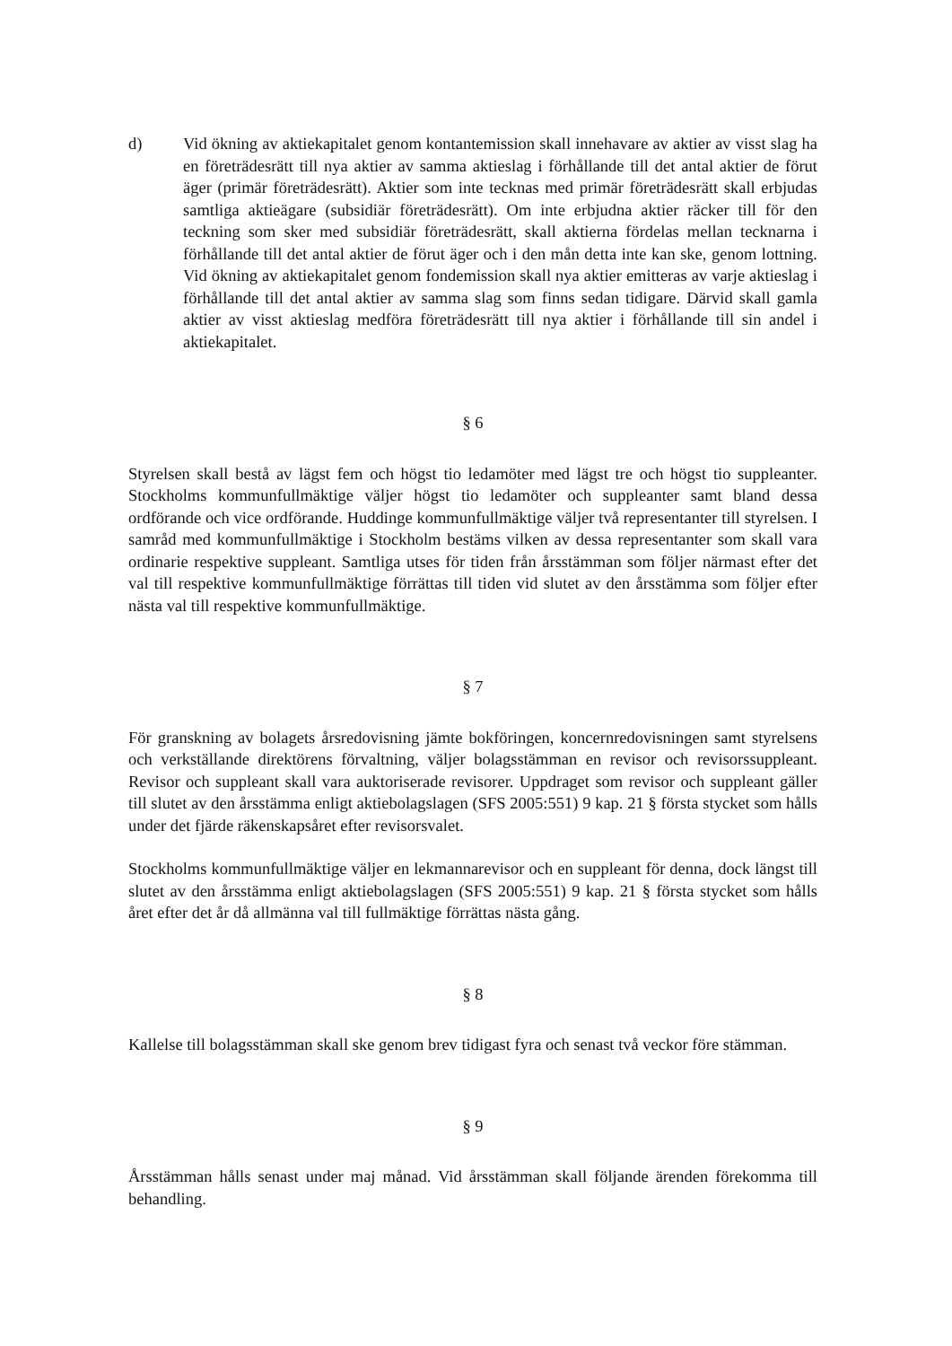d) Vid ökning av aktiekapitalet genom kontantemission skall innehavare av aktier av visst slag ha en företrädesrätt till nya aktier av samma aktieslag i förhållande till det antal aktier de förut äger (primär företrädesrätt). Aktier som inte tecknas med primär företrädesrätt skall erbjudas samtliga aktieägare (subsidiär företrädesrätt). Om inte erbjudna aktier räcker till för den teckning som sker med subsidiär företrädesrätt, skall aktierna fördelas mellan tecknarna i förhållande till det antal aktier de förut äger och i den mån detta inte kan ske, genom lottning. Vid ökning av aktiekapitalet genom fondemission skall nya aktier emitteras av varje aktieslag i förhållande till det antal aktier av samma slag som finns sedan tidigare. Därvid skall gamla aktier av visst aktieslag medföra företrädesrätt till nya aktier i förhållande till sin andel i aktiekapitalet.
§ 6
Styrelsen skall bestå av lägst fem och högst tio ledamöter med lägst tre och högst tio suppleanter. Stockholms kommunfullmäktige väljer högst tio ledamöter och suppleanter samt bland dessa ordförande och vice ordförande. Huddinge kommunfullmäktige väljer två representanter till styrelsen. I samråd med kommunfullmäktige i Stockholm bestäms vilken av dessa representanter som skall vara ordinarie respektive suppleant. Samtliga utses för tiden från årsstämman som följer närmast efter det val till respektive kommunfullmäktige förrättas till tiden vid slutet av den årsstämma som följer efter nästa val till respektive kommunfullmäktige.
§ 7
För granskning av bolagets årsredovisning jämte bokföringen, koncernredovisningen samt styrelsens och verkställande direktörens förvaltning, väljer bolagsstämman en revisor och revisorssuppleant. Revisor och suppleant skall vara auktoriserade revisorer. Uppdraget som revisor och suppleant gäller till slutet av den årsstämma enligt aktiebolagslagen (SFS 2005:551) 9 kap. 21 § första stycket som hålls under det fjärde räkenskapsåret efter revisorsvalet.
Stockholms kommunfullmäktige väljer en lekmannarevisor och en suppleant för denna, dock längst till slutet av den årsstämma enligt aktiebolagslagen (SFS 2005:551) 9 kap. 21 § första stycket som hålls året efter det år då allmänna val till fullmäktige förrättas nästa gång.
§ 8
Kallelse till bolagsstämman skall ske genom brev tidigast fyra och senast två veckor före stämman.
§ 9
Årsstämman hålls senast under maj månad. Vid årsstämman skall följande ärenden förekomma till behandling.